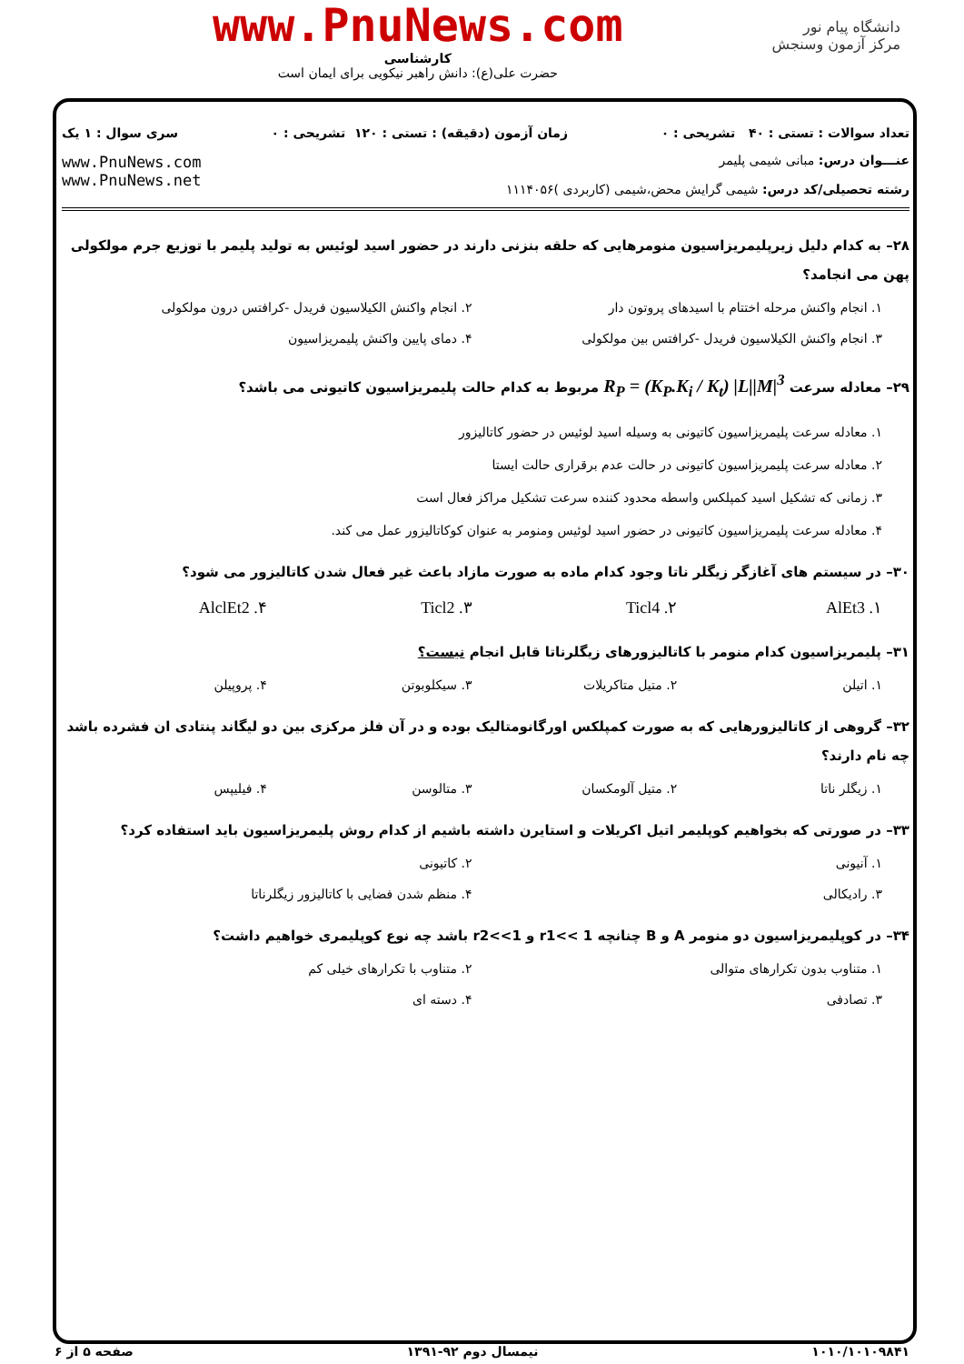دانشگاه پیام نور
مرکز آزمون وسنجش
www.PnuNews.com
کارشناسی
حضرت علی(ع): دانش راهبر نیکویی برای ایمان است
تعداد سوالات : تستی : ۴۰ تشریحی : ۰ زمان آزمون (دقیقه) : تستی : ۱۲۰ تشریحی : ۰ سری سوال : ۱ یک
عنـــوان درس: مبانی شیمی پلیمر
رشته تحصیلی/کد درس: شیمی گرایش محض،شیمی (کاربردی )۱۱۱۴۰۵۶
www.PnuNews.com
www.PnuNews.net
۲۸– به کدام دلیل زیرپلیمریزاسیون منومرهایی که حلقه بنزنی دارند در حضور اسید لوئیس به تولید پلیمر با توزیع جرم مولکولی پهن می انجامد؟
۱. انجام واکنش مرحله اختتام با اسیدهای پروتون دار ۲. انجام واکنش الکیلاسیون فریدل -کرافتس درون مولکولی ۳. انجام واکنش الکیلاسیون فریدل -کرافتس بین مولکولی ۴. دمای پایین واکنش پلیمریزاسیون
۲۹– معادله سرعت R<sub>P</sub> = (K<sub>P</sub>.K<sub>i</sub> / K<sub>t</sub>) |L||M|<sup>3</sup> مربوط به کدام حالت پلیمریزاسیون کاتیونی می باشد؟
۱. معادله سرعت پلیمریزاسیون کاتیونی به وسیله اسید لوئیس در حضور کاتالیزور
۲. معادله سرعت پلیمریزاسیون کاتیونی در حالت عدم برقراری حالت ایستا
۳. زمانی که تشکیل اسید کمپلکس واسطه محدود کننده سرعت تشکیل مراکز فعال است
۴. معادله سرعت پلیمریزاسیون کاتیونی در حضور اسید لوئیس ومنومر به عنوان کوکاتالیزور عمل می کند.
۳۰– در سیستم های آغازگر زیگلر ناتا وجود کدام ماده به صورت مازاد باعث غیر فعال شدن کاتالیزور می شود؟
۱. AlEt3 ۲. Ticl4 ۳. Ticl2 ۴. AlclEt2
۳۱– پلیمریزاسیون کدام منومر با کاتالیزورهای زیگلرناتا قابل انجام نیست؟
۱. اتیلن ۲. متیل متاکریلات ۳. سیکلوبوتن ۴. پروپیلن
۳۲– گروهی از کاتالیزورهایی که به صورت کمپلکس اورگانومتالیک بوده و در آن فلز مرکزی بین دو لیگاند پنتادی ان فشرده باشد چه نام دارند؟
۱. زیگلر ناتا ۲. متیل آلومکسان ۳. متالوسن ۴. فیلیپس
۳۳– در صورتی که بخواهیم کوپلیمر اتیل اکریلات و استایرن داشته باشیم از کدام روش پلیمریزاسیون باید استفاده کرد؟
۱. آنیونی ۲. کاتیونی ۳. رادیکالی ۴. منظم شدن فضایی با کاتالیزور زیگلرناتا
۳۴– در کوپلیمریزاسیون دو منومر A و B چنانچه r1<< 1 و r2<<1 باشد چه نوع کوپلیمری خواهیم داشت؟
۱. متناوب بدون تکرارهای متوالی ۲. متناوب با تکرارهای خیلی کم ۳. تصادفی ۴. دسته ای
۱۰۱۰/۱۰۱۰۹۸۴۱ نیمسال دوم ۹۲-۱۳۹۱ صفحه ۵ از ۶